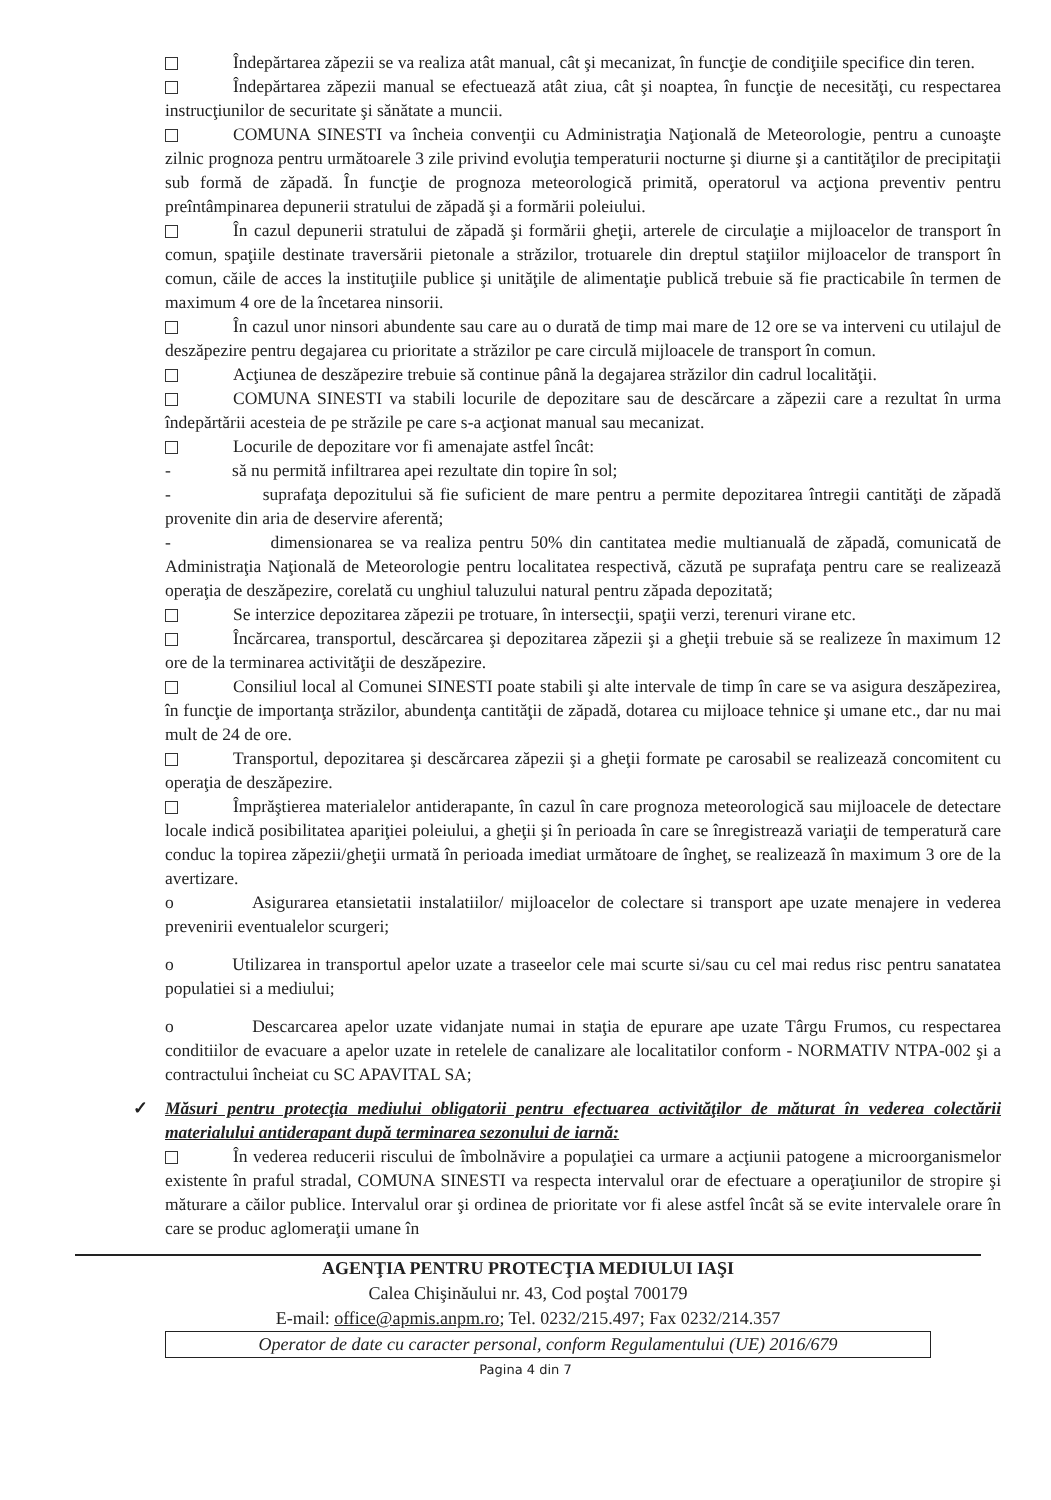Îndepărtarea zăpezii se va realiza atât manual, cât şi mecanizat, în funcţie de condiţiile specifice din teren.
Îndepărtarea zăpezii manual se efectuează atât ziua, cât şi noaptea, în funcţie de necesităţi, cu respectarea instrucţiunilor de securitate şi sănătate a muncii.
COMUNA SINESTI va încheia convenţii cu Administraţia Naţională de Meteorologie, pentru a cunoaşte zilnic prognoza pentru următoarele 3 zile privind evoluţia temperaturii nocturne şi diurne şi a cantităţilor de precipitaţii sub formă de zăpadă. În funcţie de prognoza meteorologică primită, operatorul va acţiona preventiv pentru preîntâmpinarea depunerii stratului de zăpadă şi a formării poleiului.
În cazul depunerii stratului de zăpadă şi formării gheţii, arterele de circulaţie a mijloacelor de transport în comun, spaţiile destinate traversării pietonale a străzilor, trotuarele din dreptul staţiilor mijloacelor de transport în comun, căile de acces la instituţiile publice şi unităţile de alimentaţie publică trebuie să fie practicabile în termen de maximum 4 ore de la încetarea ninsorii.
În cazul unor ninsori abundente sau care au o durată de timp mai mare de 12 ore se va interveni cu utilajul de deszăpezire pentru degajarea cu prioritate a străzilor pe care circulă mijloacele de transport în comun.
Acţiunea de deszăpezire trebuie să continue până la degajarea străzilor din cadrul localităţii.
COMUNA SINESTI va stabili locurile de depozitare sau de descărcare a zăpezii care a rezultat în urma îndepărtării acesteia de pe străzile pe care s-a acţionat manual sau mecanizat.
Locurile de depozitare vor fi amenajate astfel încât:
- să nu permită infiltrarea apei rezultate din topire în sol;
- suprafaţa depozitului să fie suficient de mare pentru a permite depozitarea întregii cantităţi de zăpadă provenite din aria de deservire aferentă;
- dimensionarea se va realiza pentru 50% din cantitatea medie multianuală de zăpadă, comunicată de Administraţia Naţională de Meteorologie pentru localitatea respectivă, căzută pe suprafaţa pentru care se realizează operaţia de deszăpezire, corelată cu unghiul taluzului natural pentru zăpada depozitată;
Se interzice depozitarea zăpezii pe trotuare, în intersecţii, spaţii verzi, terenuri virane etc.
Încărcarea, transportul, descărcarea şi depozitarea zăpezii şi a gheţii trebuie să se realizeze în maximum 12 ore de la terminarea activităţii de deszăpezire.
Consiliul local al Comunei SINESTI poate stabili şi alte intervale de timp în care se va asigura deszăpezirea, în funcţie de importanţa străzilor, abundenţa cantităţii de zăpadă, dotarea cu mijloace tehnice şi umane etc., dar nu mai mult de 24 de ore.
Transportul, depozitarea şi descărcarea zăpezii şi a gheţii formate pe carosabil se realizează concomitent cu operaţia de deszăpezire.
Împrăştierea materialelor antiderapante, în cazul în care prognoza meteorologică sau mijloacele de detectare locale indică posibilitatea apariţiei poleiului, a gheţii şi în perioada în care se înregistrează variaţii de temperatură care conduc la topirea zăpezii/gheţii urmată în perioada imediat următoare de îngheţ, se realizează în maximum 3 ore de la avertizare.
o Asigurarea etansietatii instalatiilor/ mijloacelor de colectare si transport ape uzate menajere in vederea prevenirii eventualelor scurgeri;
o Utilizarea in transportul apelor uzate a traseelor cele mai scurte si/sau cu cel mai redus risc pentru sanatatea populatiei si a mediului;
o Descarcarea apelor uzate vidanjate numai in staţia de epurare ape uzate Târgu Frumos, cu respectarea conditiilor de evacuare a apelor uzate in retelele de canalizare ale localitatilor conform - NORMATIV NTPA-002 şi a contractului încheiat cu SC APAVITAL SA;
✓ Măsuri pentru protecţia mediului obligatorii pentru efectuarea activităţilor de măturat în vederea colectării materialului antiderapant după terminarea sezonului de iarnă:
În vederea reducerii riscului de îmbolnăvire a populaţiei ca urmare a acţiunii patogene a microorganismelor existente în praful stradal, COMUNA SINESTI va respecta intervalul orar de efectuare a operaţiunilor de stropire şi măturare a căilor publice. Intervalul orar şi ordinea de prioritate vor fi alese astfel încât să se evite intervalele orare în care se produc aglomeraţii umane în
AGENŢIA PENTRU PROTECŢIA MEDIULUI IAŞI
Calea Chişinăului nr. 43, Cod poştal 700179
E-mail: office@apmis.anpm.ro; Tel. 0232/215.497; Fax 0232/214.357
Operator de date cu caracter personal, conform Regulamentului (UE) 2016/679
Pagina 4 din 7